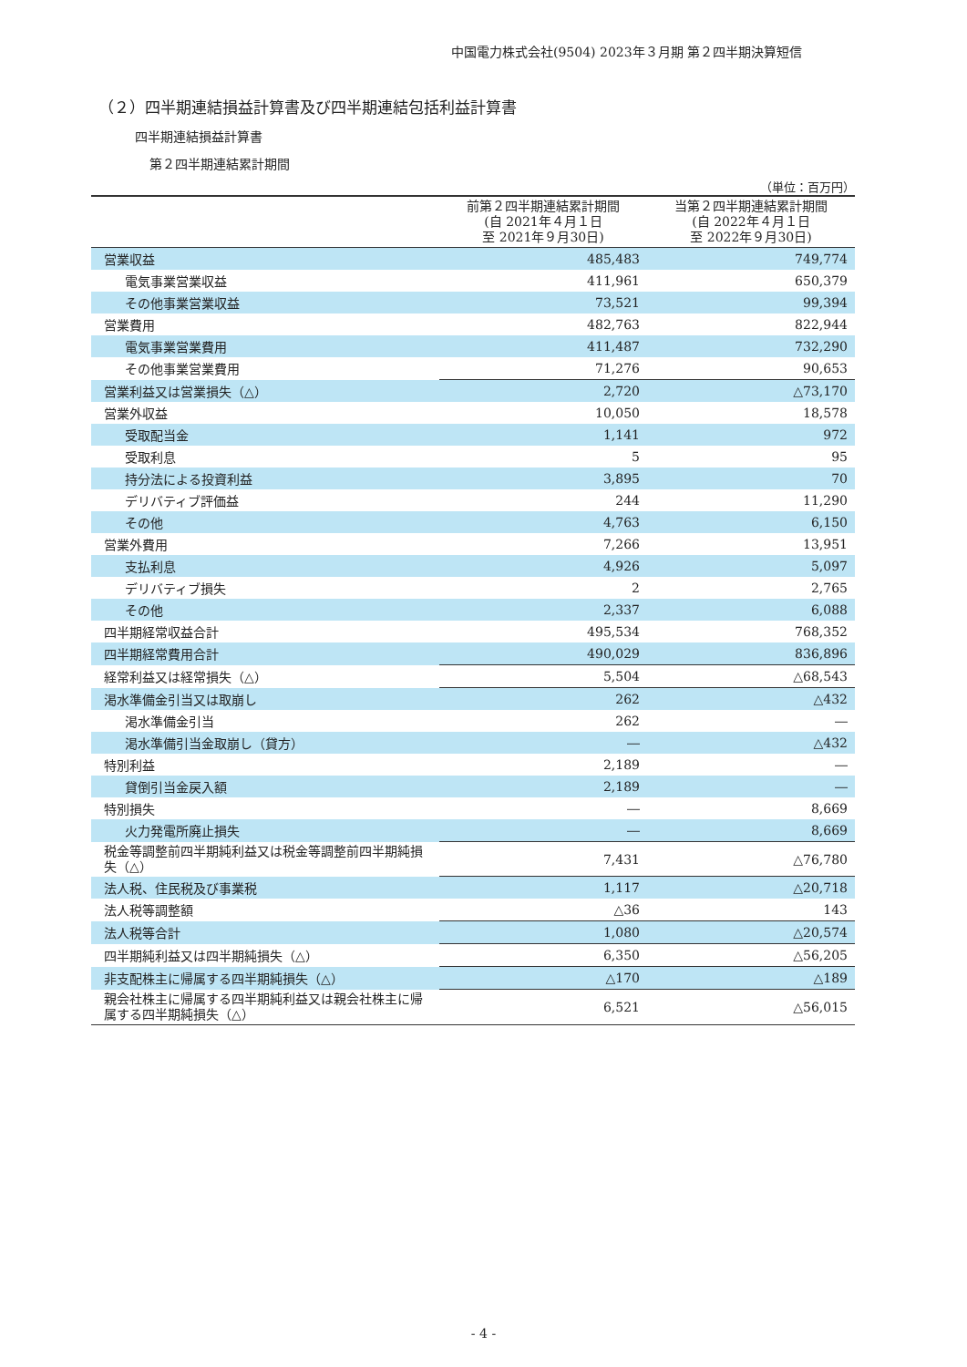中国電力株式会社(9504) 2023年３月期 第２四半期決算短信
（２）四半期連結損益計算書及び四半期連結包括利益計算書
四半期連結損益計算書
第２四半期連結累計期間
（単位：百万円）
| | 前第２四半期連結累計期間 (自 2021年４月１日 至 2021年９月30日) | 当第２四半期連結累計期間 (自 2022年４月１日 至 2022年９月30日) |
| --- | --- | --- |
| 営業収益 | 485,483 | 749,774 |
| 電気事業営業収益 | 411,961 | 650,379 |
| その他事業営業収益 | 73,521 | 99,394 |
| 営業費用 | 482,763 | 822,944 |
| 電気事業営業費用 | 411,487 | 732,290 |
| その他事業営業費用 | 71,276 | 90,653 |
| 営業利益又は営業損失（△） | 2,720 | △73,170 |
| 営業外収益 | 10,050 | 18,578 |
| 受取配当金 | 1,141 | 972 |
| 受取利息 | 5 | 95 |
| 持分法による投資利益 | 3,895 | 70 |
| デリバティブ評価益 | 244 | 11,290 |
| その他 | 4,763 | 6,150 |
| 営業外費用 | 7,266 | 13,951 |
| 支払利息 | 4,926 | 5,097 |
| デリバティブ損失 | 2 | 2,765 |
| その他 | 2,337 | 6,088 |
| 四半期経常収益合計 | 495,534 | 768,352 |
| 四半期経常費用合計 | 490,029 | 836,896 |
| 経常利益又は経常損失（△） | 5,504 | △68,543 |
| 渇水準備金引当又は取崩し | 262 | △432 |
| 渇水準備金引当 | 262 | ― |
| 渇水準備引当金取崩し（貸方） | ― | △432 |
| 特別利益 | 2,189 | ― |
| 貸倒引当金戻入額 | 2,189 | ― |
| 特別損失 | ― | 8,669 |
| 火力発電所廃止損失 | ― | 8,669 |
| 税金等調整前四半期純利益又は税金等調整前四半期純損失（△） | 7,431 | △76,780 |
| 法人税、住民税及び事業税 | 1,117 | △20,718 |
| 法人税等調整額 | △36 | 143 |
| 法人税等合計 | 1,080 | △20,574 |
| 四半期純利益又は四半期純損失（△） | 6,350 | △56,205 |
| 非支配株主に帰属する四半期純損失（△） | △170 | △189 |
| 親会社株主に帰属する四半期純利益又は親会社株主に帰属する四半期純損失（△） | 6,521 | △56,015 |
- 4 -